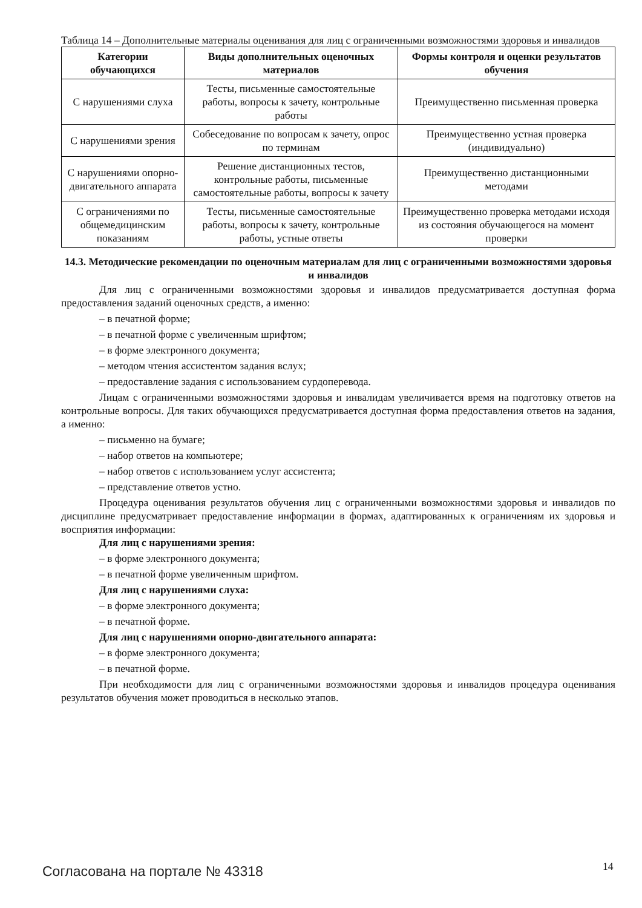Таблица 14 – Дополнительные материалы оценивания для лиц с ограниченными возможностями здоровья и инвалидов
| Категории обучающихся | Виды дополнительных оценочных материалов | Формы контроля и оценки результатов обучения |
| --- | --- | --- |
| С нарушениями слуха | Тесты, письменные самостоятельные работы, вопросы к зачету, контрольные работы | Преимущественно письменная проверка |
| С нарушениями зрения | Собеседование по вопросам к зачету, опрос по терминам | Преимущественно устная проверка (индивидуально) |
| С нарушениями опорно-двигательного аппарата | Решение дистанционных тестов, контрольные работы, письменные самостоятельные работы, вопросы к зачету | Преимущественно дистанционными методами |
| С ограничениями по общемедицинским показаниям | Тесты, письменные самостоятельные работы, вопросы к зачету, контрольные работы, устные ответы | Преимущественно проверка методами исходя из состояния обучающегося на момент проверки |
14.3. Методические рекомендации по оценочным материалам для лиц с ограниченными возможностями здоровья и инвалидов
Для лиц с ограниченными возможностями здоровья и инвалидов предусматривается доступная форма предоставления заданий оценочных средств, а именно:
– в печатной форме;
– в печатной форме с увеличенным шрифтом;
– в форме электронного документа;
– методом чтения ассистентом задания вслух;
– предоставление задания с использованием сурдоперевода.
Лицам с ограниченными возможностями здоровья и инвалидам увеличивается время на подготовку ответов на контрольные вопросы. Для таких обучающихся предусматривается доступная форма предоставления ответов на задания, а именно:
– письменно на бумаге;
– набор ответов на компьютере;
– набор ответов с использованием услуг ассистента;
– представление ответов устно.
Процедура оценивания результатов обучения лиц с ограниченными возможностями здоровья и инвалидов по дисциплине предусматривает предоставление информации в формах, адаптированных к ограничениям их здоровья и восприятия информации:
Для лиц с нарушениями зрения:
– в форме электронного документа;
– в печатной форме увеличенным шрифтом.
Для лиц с нарушениями слуха:
– в форме электронного документа;
– в печатной форме.
Для лиц с нарушениями опорно-двигательного аппарата:
– в форме электронного документа;
– в печатной форме.
При необходимости для лиц с ограниченными возможностями здоровья и инвалидов процедура оценивания результатов обучения может проводиться в несколько этапов.
Согласована на портале № 43318 14